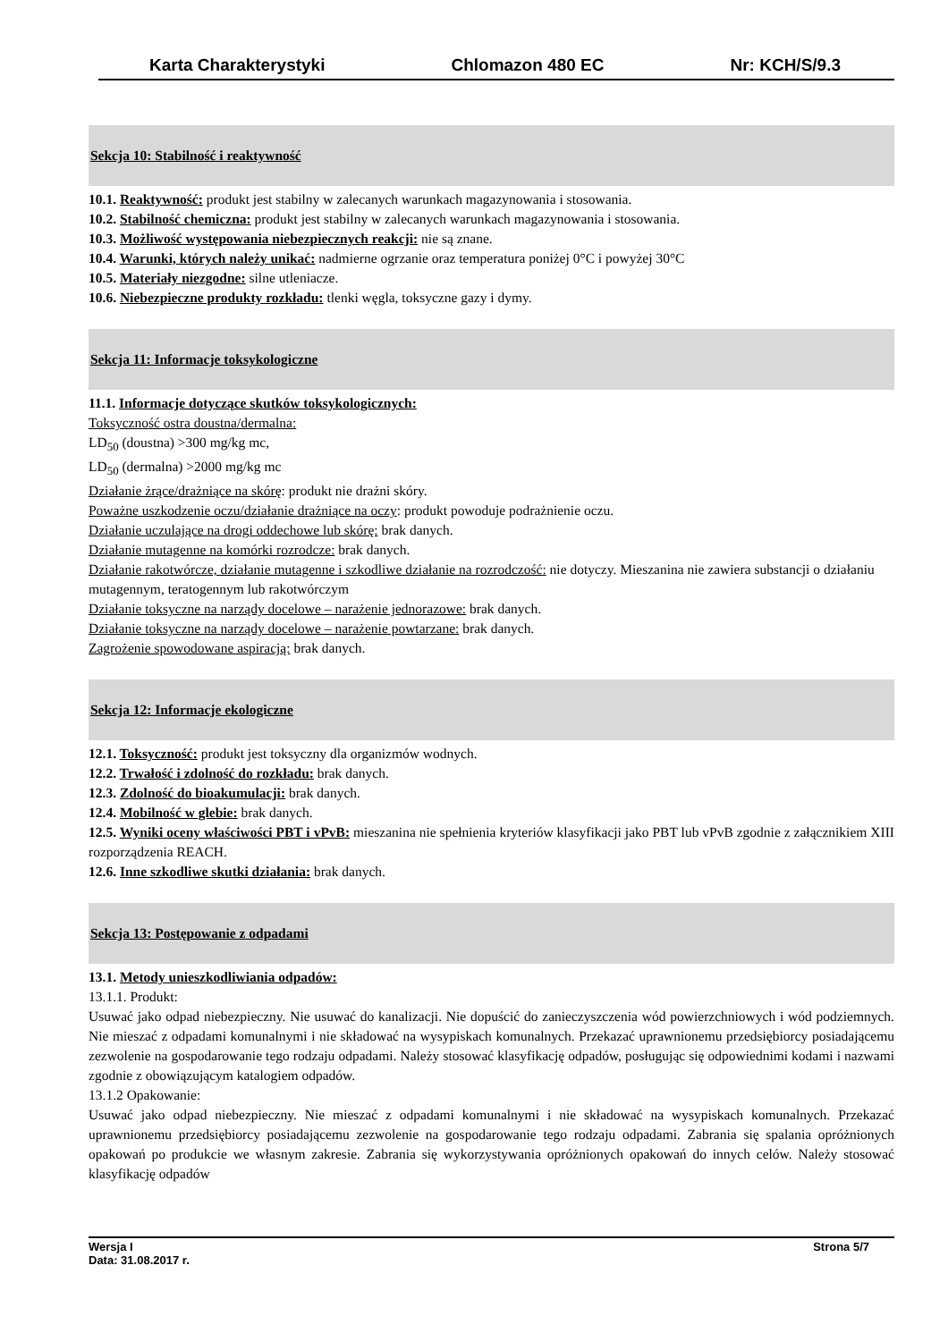Karta Charakterystyki Chlomazon 480 EC Nr: KCH/S/9.3
Sekcja 10: Stabilność i reaktywność
10.1. Reaktywność: produkt jest stabilny w zalecanych warunkach magazynowania i stosowania.
10.2. Stabilność chemiczna: produkt jest stabilny w zalecanych warunkach magazynowania i stosowania.
10.3. Możliwość występowania niebezpiecznych reakcji: nie są znane.
10.4. Warunki, których należy unikać: nadmierne ogrzanie oraz temperatura poniżej 0°C i powyżej 30°C
10.5. Materiały niezgodne: silne utleniacze.
10.6. Niebezpieczne produkty rozkładu: tlenki węgla, toksyczne gazy i dymy.
Sekcja 11: Informacje toksykologiczne
11.1. Informacje dotyczące skutków toksykologicznych:
Toksyczność ostra doustna/dermalna:
LD<sub>50</sub> (doustna) >300 mg/kg mc,
LD<sub>50</sub> (dermalna) >2000 mg/kg mc
Działanie żrące/drażniące na skórę: produkt nie drażni skóry.
Poważne uszkodzenie oczu/działanie drażniące na oczy: produkt powoduje podrażnienie oczu.
Działanie uczulające na drogi oddechowe lub skórę: brak danych.
Działanie mutagenne na komórki rozrodcze: brak danych.
Działanie rakotwórcze, działanie mutagenne i szkodliwe działanie na rozrodczość: nie dotyczy. Mieszanina nie zawiera substancji o działaniu mutagennym, teratogennym lub rakotwórczym
Działanie toksyczne na narządy docelowe – narażenie jednorazowe: brak danych.
Działanie toksyczne na narządy docelowe – narażenie powtarzane: brak danych.
Zagrożenie spowodowane aspiracją: brak danych.
Sekcja 12: Informacje ekologiczne
12.1. Toksyczność: produkt jest toksyczny dla organizmów wodnych.
12.2. Trwałość i zdolność do rozkładu: brak danych.
12.3. Zdolność do bioakumulacji: brak danych.
12.4. Mobilność w glebie: brak danych.
12.5. Wyniki oceny właściwości PBT i vPvB: mieszanina nie spełnienia kryteriów klasyfikacji jako PBT lub vPvB zgodnie z załącznikiem XIII rozporządzenia REACH.
12.6. Inne szkodliwe skutki działania: brak danych.
Sekcja 13: Postępowanie z odpadami
13.1. Metody unieszkodliwiania odpadów:
13.1.1. Produkt:
Usuwać jako odpad niebezpieczny. Nie usuwać do kanalizacji. Nie dopuścić do zanieczyszczenia wód powierzchniowych i wód podziemnych. Nie mieszać z odpadami komunalnymi i nie składować na wysypiskach komunalnych. Przekazać uprawnionemu przedsiębiorcy posiadającemu zezwolenie na gospodarowanie tego rodzaju odpadami. Należy stosować klasyfikację odpadów, posługując się odpowiednimi kodami i nazwami zgodnie z obowiązującym katalogiem odpadów.
13.1.2 Opakowanie:
Usuwać jako odpad niebezpieczny. Nie mieszać z odpadami komunalnymi i nie składować na wysypiskach komunalnych. Przekazać uprawnionemu przedsiębiorcy posiadającemu zezwolenie na gospodarowanie tego rodzaju odpadami. Zabrania się spalania opróżnionych opakowań po produkcie we własnym zakresie. Zabrania się wykorzystywania opróżnionych opakowań do innych celów. Należy stosować klasyfikację odpadów
Wersja I Strona 5/7
Data: 31.08.2017 r.